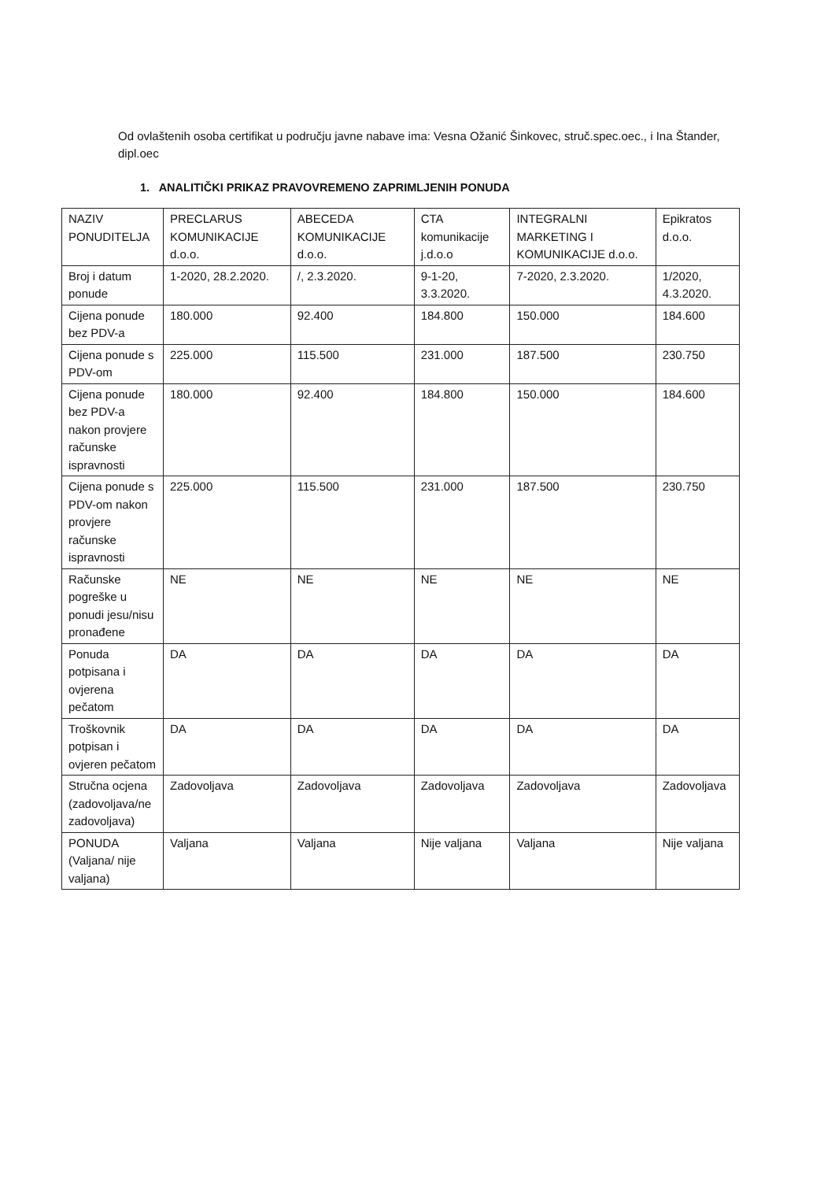Od ovlaštenih osoba certifikat u području javne nabave ima: Vesna Ožanić Šinkovec, struč.spec.oec., i Ina Štander, dipl.oec
1. ANALITIČKI PRIKAZ PRAVOVREMENO ZAPRIMLJENIH PONUDA
| NAZIV PONUDITELJA | PRECLARUS KOMUNIKACIJE d.o.o. | ABECEDA KOMUNIKACIJE d.o.o. | CTA komunikacije j.d.o.o | INTEGRALNI MARKETING I KOMUNIKACIJE d.o.o. | Epikratos d.o.o. |
| Broj i datum ponude | 1-2020, 28.2.2020. | /, 2.3.2020. | 9-1-20, 3.3.2020. | 7-2020, 2.3.2020. | 1/2020, 4.3.2020. |
| Cijena ponude bez PDV-a | 180.000 | 92.400 | 184.800 | 150.000 | 184.600 |
| Cijena ponude s PDV-om | 225.000 | 115.500 | 231.000 | 187.500 | 230.750 |
| Cijena ponude bez PDV-a nakon provjere računske ispravnosti | 180.000 | 92.400 | 184.800 | 150.000 | 184.600 |
| Cijena ponude s PDV-om nakon provjere računske ispravnosti | 225.000 | 115.500 | 231.000 | 187.500 | 230.750 |
| Računske pogreške u ponudi jesu/nisu pronađene | NE | NE | NE | NE | NE |
| Ponuda potpisana i ovjerena pečatom | DA | DA | DA | DA | DA |
| Troškovnik potpisan i ovjeren pečatom | DA | DA | DA | DA | DA |
| Stručna ocjena (zadovoljava/ne zadovoljava) | Zadovoljava | Zadovoljava | Zadovoljava | Zadovoljava | Zadovoljava |
| PONUDA (Valjana/ nije valjana) | Valjana | Valjana | Nije valjana | Valjana | Nije valjana |